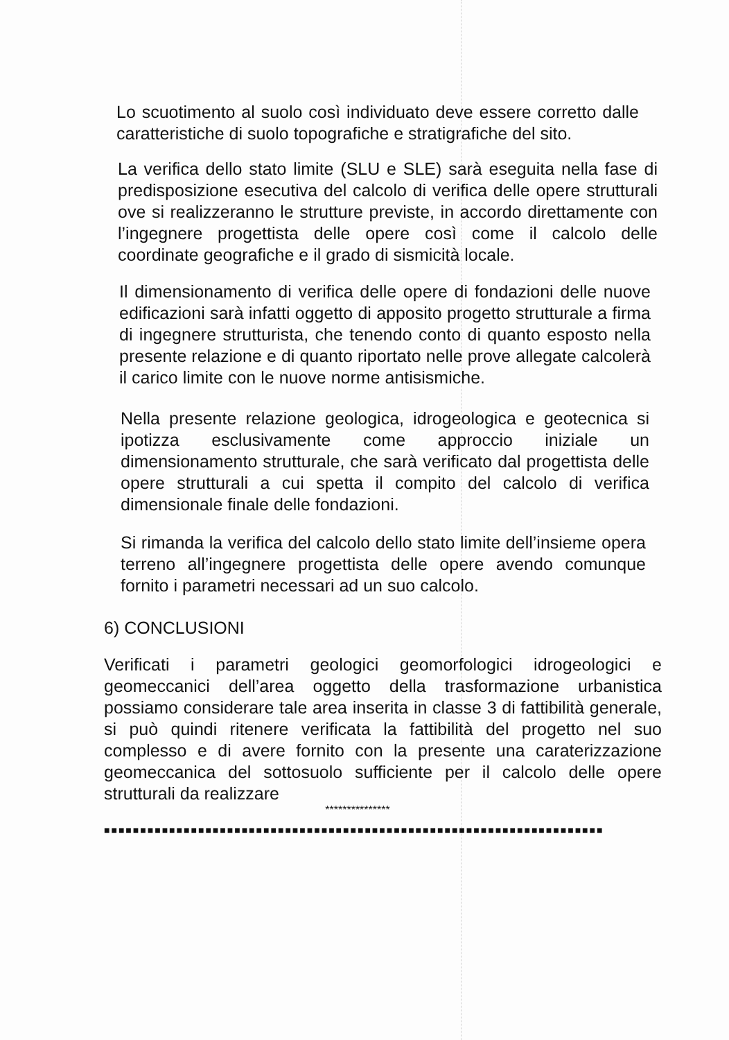Lo scuotimento al suolo così individuato deve essere corretto dalle caratteristiche di suolo topografiche e stratigrafiche del sito.
La verifica dello stato limite (SLU e SLE) sarà eseguita nella fase di predisposizione esecutiva del calcolo di verifica delle opere strutturali ove si realizzeranno le strutture previste, in accordo direttamente con l’ingegnere progettista delle opere così come il calcolo delle coordinate geografiche e il grado di sismicità locale.
Il dimensionamento di verifica delle opere di fondazioni delle nuove edificazioni sarà infatti oggetto di apposito progetto strutturale a firma di ingegnere strutturista, che tenendo conto di quanto esposto nella presente relazione e di quanto riportato nelle prove allegate calcolerà il carico limite con le nuove norme antisismiche.
Nella presente relazione geologica, idrogeologica e geotecnica si ipotizza esclusivamente come approccio iniziale un dimensionamento strutturale, che sarà verificato dal progettista delle opere strutturali a cui spetta il compito del calcolo di verifica dimensionale finale delle fondazioni.
Si rimanda la verifica del calcolo dello stato limite dell’insieme opera terreno all’ingegnere progettista delle opere avendo comunque fornito i parametri necessari ad un suo calcolo.
6) CONCLUSIONI
Verificati i parametri geologici geomorfologici idrogeologici e geomeccanici dell’area oggetto della trasformazione urbanistica possiamo considerare tale area inserita in classe 3 di fattibilità generale, si può quindi ritenere verificata la fattibilità del progetto nel suo complesso e di avere fornito con la presente una caraterizzazione geomeccanica del sottosuolo sufficiente per il calcolo delle opere strutturali da realizzare
***************
■■■■■■■■■■■■■■■■■■■■■■■■■■■■■■■■■■■■■■■■■■■■■■■■■■■■■■■■■■■■■■■■■■■■■